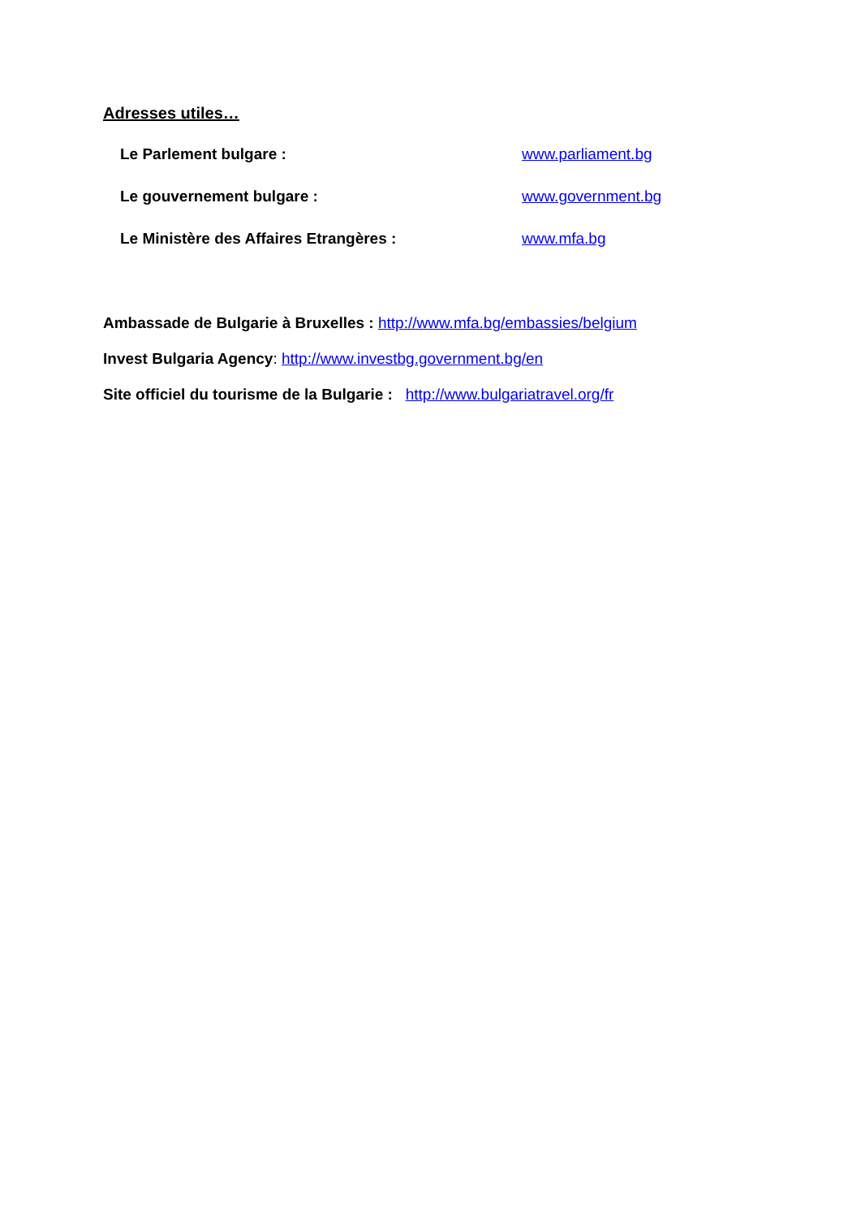Adresses utiles…
Le Parlement bulgare : www.parliament.bg
Le gouvernement bulgare : www.government.bg
Le Ministère des Affaires Etrangères : www.mfa.bg
Ambassade de Bulgarie à Bruxelles : http://www.mfa.bg/embassies/belgium
Invest Bulgaria Agency: http://www.investbg.government.bg/en
Site officiel du tourisme de la Bulgarie : http://www.bulgariatravel.org/fr